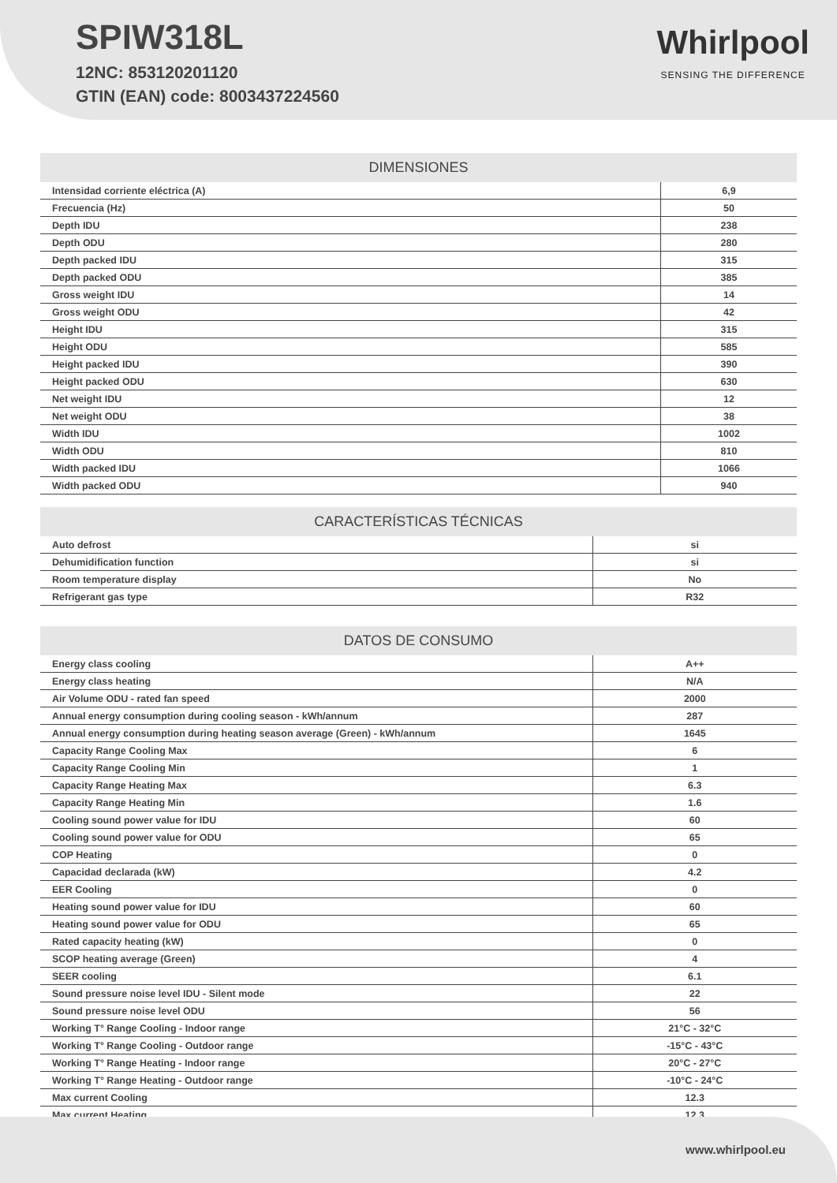SPIW318L
12NC: 853120201120
GTIN (EAN) code: 8003437224560
Whirlpool
SENSING THE DIFFERENCE
DIMENSIONES
| Intensidad corriente eléctrica (A) | 6,9 |
| Frecuencia (Hz) | 50 |
| Depth IDU | 238 |
| Depth ODU | 280 |
| Depth packed IDU | 315 |
| Depth packed ODU | 385 |
| Gross weight IDU | 14 |
| Gross weight ODU | 42 |
| Height IDU | 315 |
| Height ODU | 585 |
| Height packed IDU | 390 |
| Height packed ODU | 630 |
| Net weight IDU | 12 |
| Net weight ODU | 38 |
| Width IDU | 1002 |
| Width ODU | 810 |
| Width packed IDU | 1066 |
| Width packed ODU | 940 |
CARACTERÍSTICAS TÉCNICAS
| Auto defrost | si |
| Dehumidification function | si |
| Room temperature display | No |
| Refrigerant gas type | R32 |
DATOS DE CONSUMO
| Energy class cooling | A++ |
| Energy class heating | N/A |
| Air Volume ODU - rated fan speed | 2000 |
| Annual energy consumption during cooling season - kWh/annum | 287 |
| Annual energy consumption during heating season average (Green) - kWh/annum | 1645 |
| Capacity Range Cooling Max | 6 |
| Capacity Range Cooling Min | 1 |
| Capacity Range Heating Max | 6.3 |
| Capacity Range Heating Min | 1.6 |
| Cooling sound power value for IDU | 60 |
| Cooling sound power value for ODU | 65 |
| COP Heating | 0 |
| Capacidad declarada (kW) | 4.2 |
| EER Cooling | 0 |
| Heating sound power value for IDU | 60 |
| Heating sound power value for ODU | 65 |
| Rated capacity heating (kW) | 0 |
| SCOP heating average (Green) | 4 |
| SEER cooling | 6.1 |
| Sound pressure noise level IDU - Silent mode | 22 |
| Sound pressure noise level ODU | 56 |
| Working T° Range Cooling - Indoor range | 21°C - 32°C |
| Working T° Range Cooling - Outdoor range | -15°C - 43°C |
| Working T° Range Heating - Indoor range | 20°C - 27°C |
| Working T° Range Heating - Outdoor range | -10°C - 24°C |
| Max current Cooling | 12.3 |
| Max current Heating | 12.3 |
www.whirlpool.eu